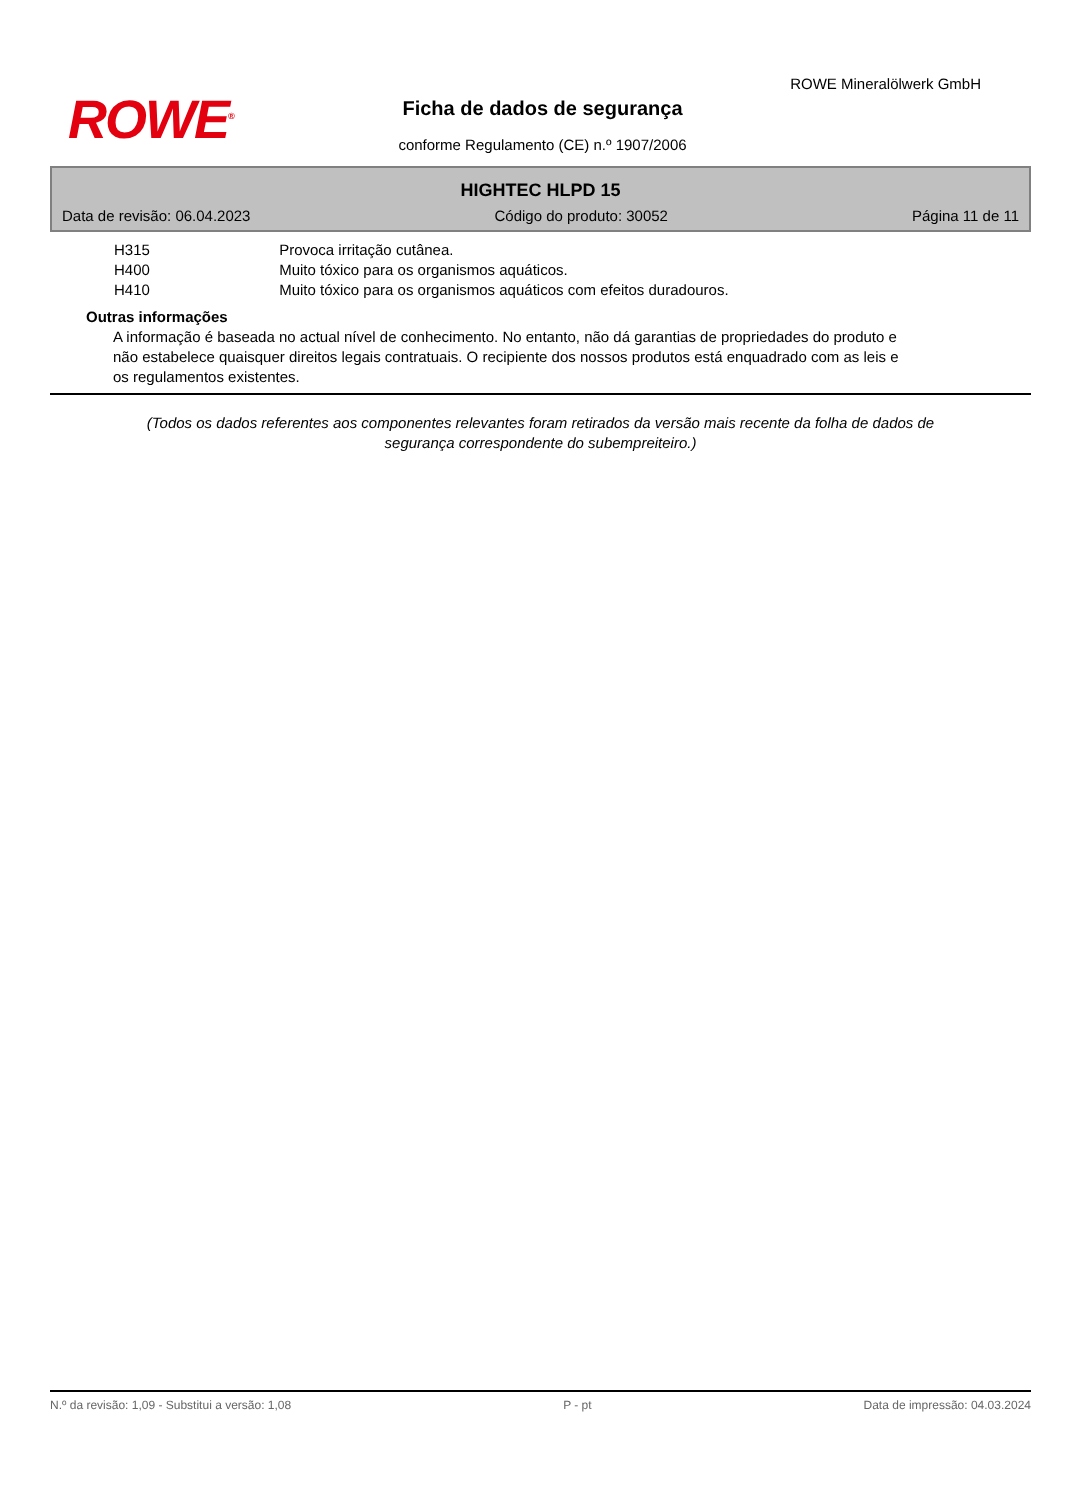ROWE<sup>®</sup>
ROWE Mineralölwerk GmbH
Ficha de dados de segurança
conforme Regulamento (CE) n.º 1907/2006
HIGHTEC HLPD 15
Data de revisão: 06.04.2023 Código do produto: 30052 Página 11 de 11
H315 Provoca irritação cutânea.
H400 Muito tóxico para os organismos aquáticos.
H410 Muito tóxico para os organismos aquáticos com efeitos duradouros.
Outras informações
A informação é baseada no actual nível de conhecimento. No entanto, não dá garantias de propriedades do produto e não estabelece quaisquer direitos legais contratuais. O recipiente dos nossos produtos está enquadrado com as leis e os regulamentos existentes.
(Todos os dados referentes aos componentes relevantes foram retirados da versão mais recente da folha de dados de segurança correspondente do subempreiteiro.)
N.º da revisão: 1,09 - Substitui a versão: 1,08 P - pt Data de impressão: 04.03.2024